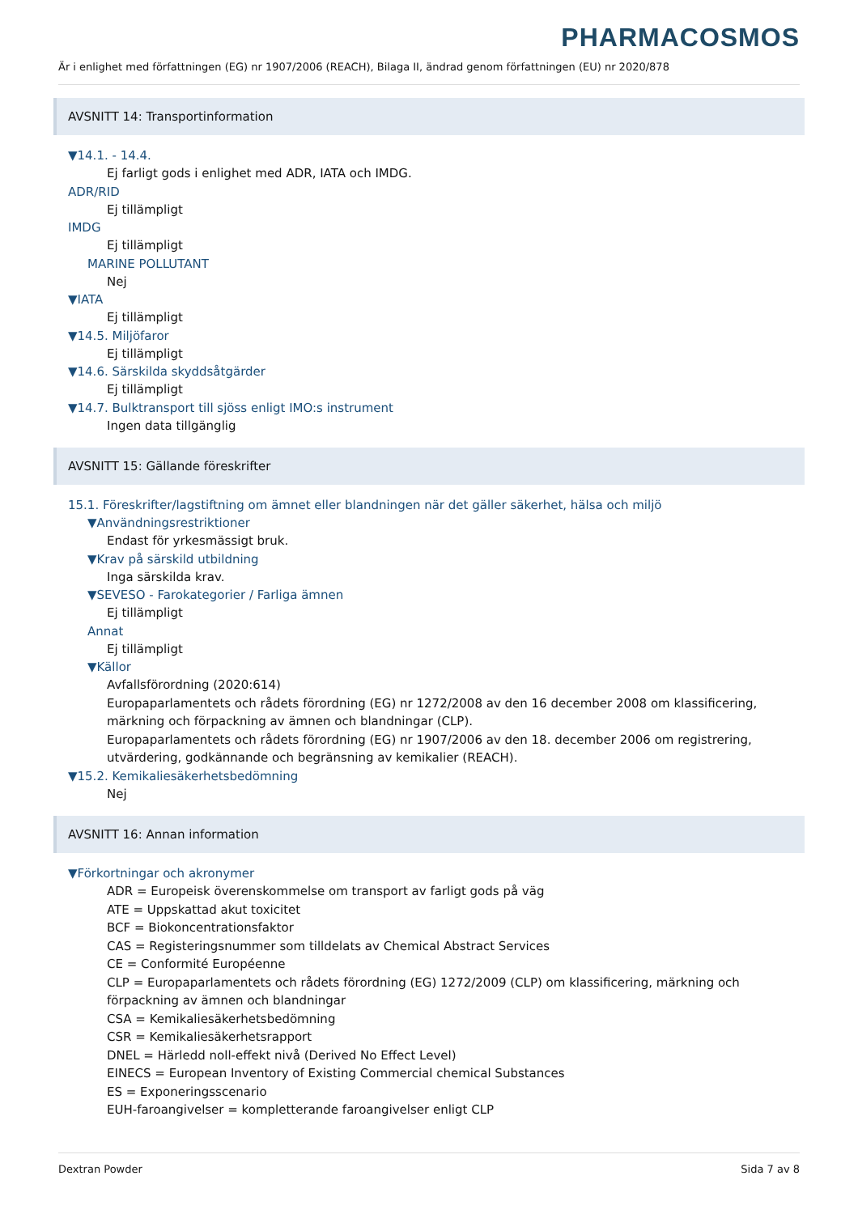PHARMACOSMOS
Är i enlighet med författningen (EG) nr 1907/2006 (REACH), Bilaga II, ändrad genom författningen (EU) nr 2020/878
AVSNITT 14: Transportinformation
▼14.1. - 14.4.
Ej farligt gods i enlighet med ADR, IATA och IMDG.
ADR/RID
Ej tillämpligt
IMDG
Ej tillämpligt
MARINE POLLUTANT
Nej
▼IATA
Ej tillämpligt
▼14.5. Miljöfaror
Ej tillämpligt
▼14.6. Särskilda skyddsåtgärder
Ej tillämpligt
▼14.7. Bulktransport till sjöss enligt IMO:s instrument
Ingen data tillgänglig
AVSNITT 15: Gällande föreskrifter
15.1. Föreskrifter/lagstiftning om ämnet eller blandningen när det gäller säkerhet, hälsa och miljö
▼Användningsrestriktioner
Endast för yrkesmässigt bruk.
▼Krav på särskild utbildning
Inga särskilda krav.
▼SEVESO - Farokategorier / Farliga ämnen
Ej tillämpligt
Annat
Ej tillämpligt
▼Källor
Avfallsförordning (2020:614)
Europaparlamentets och rådets förordning (EG) nr 1272/2008 av den 16 december 2008 om klassificering, märkning och förpackning av ämnen och blandningar (CLP).
Europaparlamentets och rådets förordning (EG) nr 1907/2006 av den 18. december 2006 om registrering, utvärdering, godkännande och begränsning av kemikalier (REACH).
▼15.2. Kemikaliesäkerhetsbedömning
Nej
AVSNITT 16: Annan information
▼Förkortningar och akronymer
ADR = Europeisk överenskommelse om transport av farligt gods på väg
ATE = Uppskattad akut toxicitet
BCF = Biokoncentrationsfaktor
CAS = Registeringsnummer som tilldelats av Chemical Abstract Services
CE = Conformité Européenne
CLP = Europaparlamentets och rådets förordning (EG) 1272/2009 (CLP) om klassificering, märkning och förpackning av ämnen och blandningar
CSA = Kemikaliesäkerhetsbedömning
CSR = Kemikaliesäkerhetsrapport
DNEL = Härledd noll-effekt nivå (Derived No Effect Level)
EINECS = European Inventory of Existing Commercial chemical Substances
ES = Exponeringsscenario
EUH-faroangivelser = kompletterande faroangivelser enligt CLP
Dextran Powder Sida 7 av 8